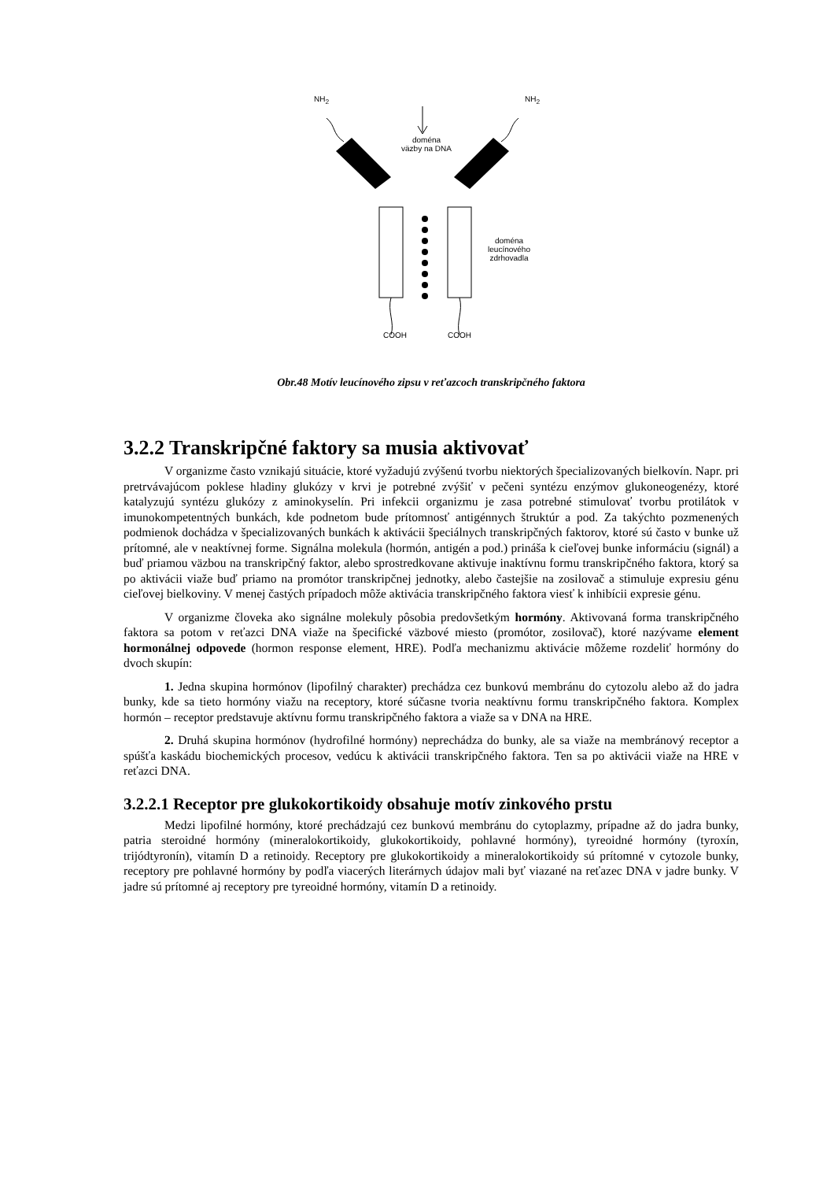NH<sub>2</sub> NH<sub>2</sub>
doména
väzby na DNA
doména
leucínového
zdrhovadla
COOH COOH
Obr.48 Motív leucínového zipsu v reťazcoch transkripčného faktora
3.2.2 Transkripčné faktory sa musia aktivovať
V organizme často vznikajú situácie, ktoré vyžadujú zvýšenú tvorbu niektorých špecializovaných bielkovín. Napr. pri pretrvávajúcom poklese hladiny glukózy v krvi je potrebné zvýšiť v pečeni syntézu enzýmov glukoneogenézy, ktoré katalyzujú syntézu glukózy z aminokyselín. Pri infekcii organizmu je zasa potrebné stimulovať tvorbu protilátok v imunokompetentných bunkách, kde podnetom bude prítomnosť antigénnych štruktúr a pod. Za takýchto pozmenených podmienok dochádza v špecializovaných bunkách k aktivácii špeciálnych transkripčných faktorov, ktoré sú často v bunke už prítomné, ale v neaktívnej forme. Signálna molekula (hormón, antigén a pod.) prináša k cieľovej bunke informáciu (signál) a buď priamou väzbou na transkripčný faktor, alebo sprostredkovane aktivuje inaktívnu formu transkripčného faktora, ktorý sa po aktivácii viaže buď priamo na promótor transkripčnej jednotky, alebo častejšie na zosilovač a stimuluje expresiu génu cieľovej bielkoviny. V menej častých prípadoch môže aktivácia transkripčného faktora viesť k inhibícii expresie génu.
V organizme človeka ako signálne molekuly pôsobia predovšetkým hormóny. Aktivovaná forma transkripčného faktora sa potom v reťazci DNA viaže na špecifické väzbové miesto (promótor, zosilovač), ktoré nazývame element hormonálnej odpovede (hormon response element, HRE). Podľa mechanizmu aktivácie môžeme rozdeliť hormóny do dvoch skupín:
1. Jedna skupina hormónov (lipofilný charakter) prechádza cez bunkovú membránu do cytozolu alebo až do jadra bunky, kde sa tieto hormóny viažu na receptory, ktoré súčasne tvoria neaktívnu formu transkripčného faktora. Komplex hormón – receptor predstavuje aktívnu formu transkripčného faktora a viaže sa v DNA na HRE.
2. Druhá skupina hormónov (hydrofilné hormóny) neprechádza do bunky, ale sa viaže na membránový receptor a spúšťa kaskádu biochemických procesov, vedúcu k aktivácii transkripčného faktora. Ten sa po aktivácii viaže na HRE v reťazci DNA.
3.2.2.1 Receptor pre glukokortikoidy obsahuje motív zinkového prstu
Medzi lipofilné hormóny, ktoré prechádzajú cez bunkovú membránu do cytoplazmy, prípadne až do jadra bunky, patria steroidné hormóny (mineralokortikoidy, glukokortikoidy, pohlavné hormóny), tyreoidné hormóny (tyroxín, trijódtyronín), vitamín D a retinoidy. Receptory pre glukokortikoidy a mineralokortikoidy sú prítomné v cytozole bunky, receptory pre pohlavné hormóny by podľa viacerých literárnych údajov mali byť viazané na reťazec DNA v jadre bunky. V jadre sú prítomné aj receptory pre tyreoidné hormóny, vitamín D a retinoidy.